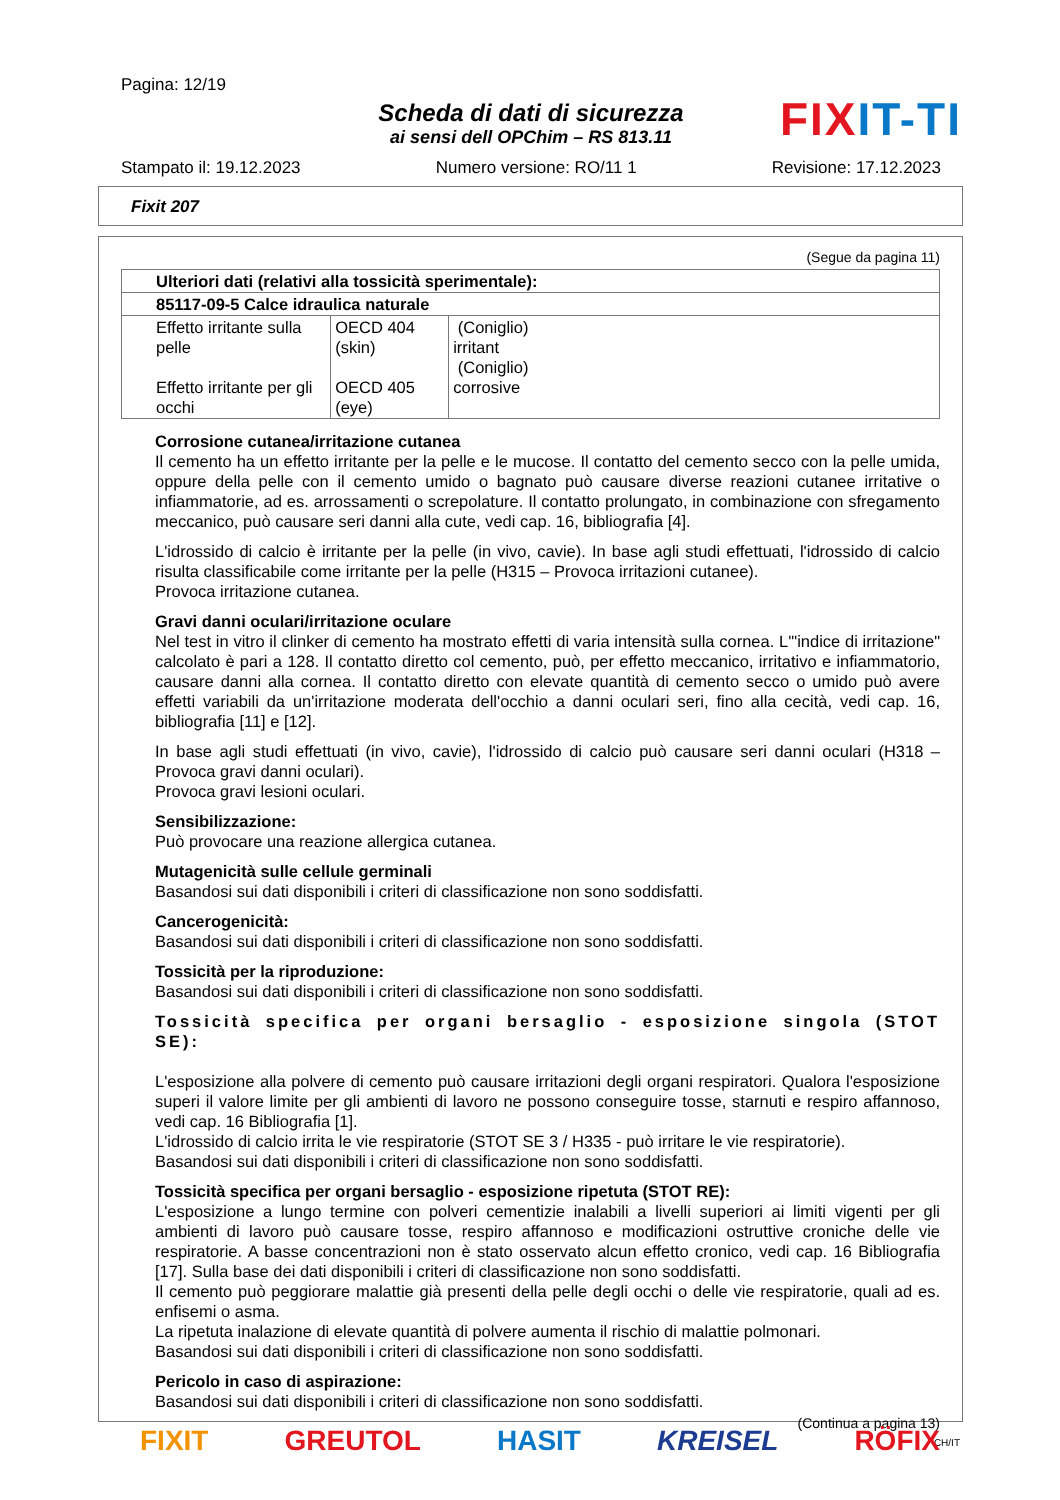Pagina: 12/19
Scheda di dati di sicurezza
ai sensi dell OPChim – RS 813.11
Stampato il: 19.12.2023 Numero versione: RO/11 1 Revisione: 17.12.2023
FIXIT-TI
Fixit 207
(Segue da pagina 11)
| Ulteriori dati (relativi alla tossicità sperimentale): | | |
| 85117-09-5 Calce idraulica naturale | | |
| Effetto irritante sulla pelle Effetto irritante per gli occhi | OECD 404 (skin) OECD 405 (eye) | (Coniglio) irritant (Coniglio) corrosive |
Corrosione cutanea/irritazione cutanea
Il cemento ha un effetto irritante per la pelle e le mucose. Il contatto del cemento secco con la pelle umida, oppure della pelle con il cemento umido o bagnato può causare diverse reazioni cutanee irritative o infiammatorie, ad es. arrossamenti o screpolature. Il contatto prolungato, in combinazione con sfregamento meccanico, può causare seri danni alla cute, vedi cap. 16, bibliografia [4].
L'idrossido di calcio è irritante per la pelle (in vivo, cavie). In base agli studi effettuati, l'idrossido di calcio risulta classificabile come irritante per la pelle (H315 – Provoca irritazioni cutanee).
Provoca irritazione cutanea.
Gravi danni oculari/irritazione oculare
Nel test in vitro il clinker di cemento ha mostrato effetti di varia intensità sulla cornea. L'"indice di irritazione" calcolato è pari a 128. Il contatto diretto col cemento, può, per effetto meccanico, irritativo e infiammatorio, causare danni alla cornea. Il contatto diretto con elevate quantità di cemento secco o umido può avere effetti variabili da un'irritazione moderata dell'occhio a danni oculari seri, fino alla cecità, vedi cap. 16, bibliografia [11] e [12].
In base agli studi effettuati (in vivo, cavie), l'idrossido di calcio può causare seri danni oculari (H318 – Provoca gravi danni oculari).
Provoca gravi lesioni oculari.
Sensibilizzazione:
Può provocare una reazione allergica cutanea.
Mutagenicità sulle cellule germinali
Basandosi sui dati disponibili i criteri di classificazione non sono soddisfatti.
Cancerogenicità:
Basandosi sui dati disponibili i criteri di classificazione non sono soddisfatti.
Tossicità per la riproduzione:
Basandosi sui dati disponibili i criteri di classificazione non sono soddisfatti.
Tossicità specifica per organi bersaglio - esposizione singola (STOT SE):
L'esposizione alla polvere di cemento può causare irritazioni degli organi respiratori. Qualora l'esposizione superi il valore limite per gli ambienti di lavoro ne possono conseguire tosse, starnuti e respiro affannoso, vedi cap. 16 Bibliografia [1].
L'idrossido di calcio irrita le vie respiratorie (STOT SE 3 / H335 - può irritare le vie respiratorie).
Basandosi sui dati disponibili i criteri di classificazione non sono soddisfatti.
Tossicità specifica per organi bersaglio - esposizione ripetuta (STOT RE):
L'esposizione a lungo termine con polveri cementizie inalabili a livelli superiori ai limiti vigenti per gli ambienti di lavoro può causare tosse, respiro affannoso e modificazioni ostruttive croniche delle vie respiratorie. A basse concentrazioni non è stato osservato alcun effetto cronico, vedi cap. 16 Bibliografia [17]. Sulla base dei dati disponibili i criteri di classificazione non sono soddisfatti.
Il cemento può peggiorare malattie già presenti della pelle degli occhi o delle vie respiratorie, quali ad es. enfisemi o asma.
La ripetuta inalazione di elevate quantità di polvere aumenta il rischio di malattie polmonari.
Basandosi sui dati disponibili i criteri di classificazione non sono soddisfatti.
Pericolo in caso di aspirazione:
Basandosi sui dati disponibili i criteri di classificazione non sono soddisfatti.
(Continua a pagina 13)
CH/IT
FIXIT GREUTOL HASIT KREISEL RÖFIX